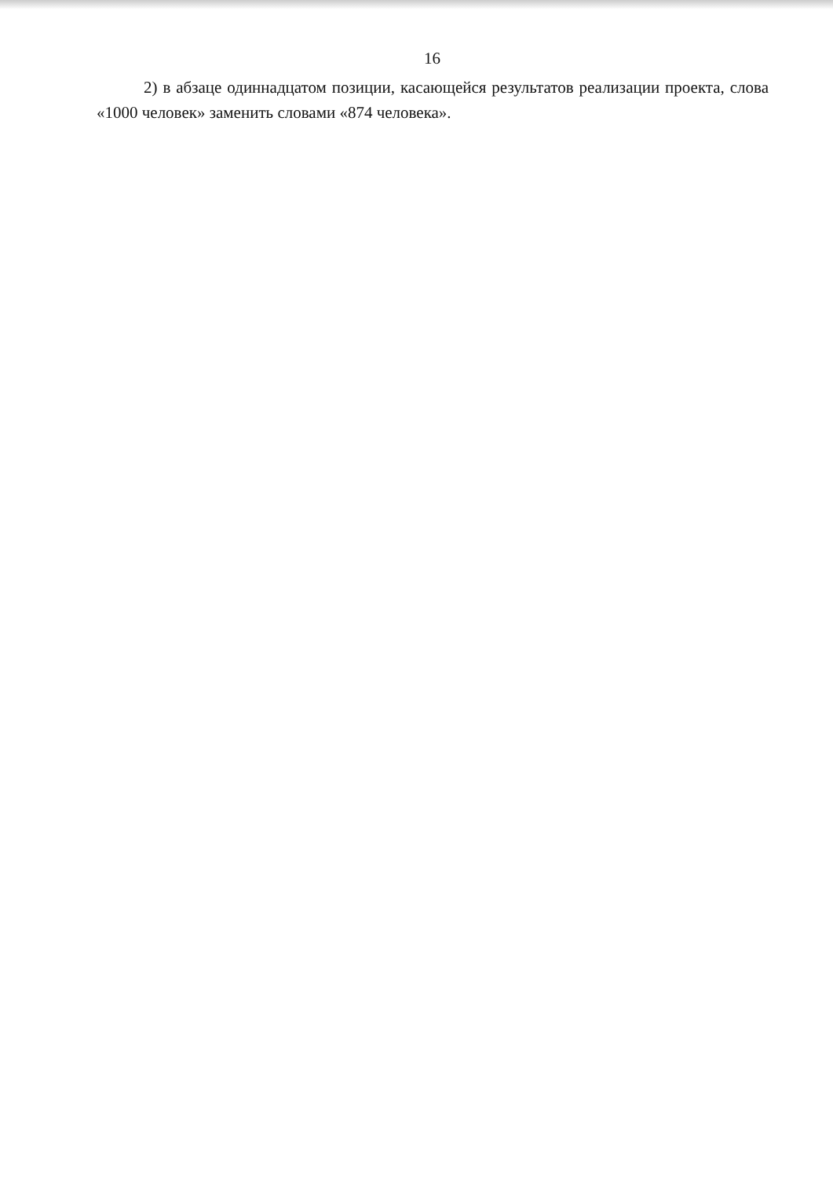16
2) в абзаце одиннадцатом позиции, касающейся результатов реализации проекта, слова «1000 человек» заменить словами «874 человека».